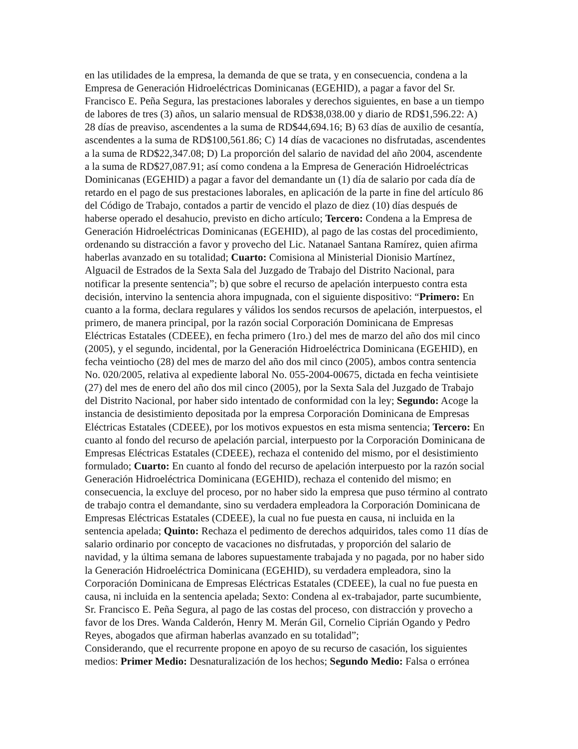en las utilidades de la empresa, la demanda de que se trata, y en consecuencia, condena a la Empresa de Generación Hidroeléctricas Dominicanas (EGEHID), a pagar a favor del Sr. Francisco E. Peña Segura, las prestaciones laborales y derechos siguientes, en base a un tiempo de labores de tres (3) años, un salario mensual de RD$38,038.00 y diario de RD$1,596.22: A) 28 días de preaviso, ascendentes a la suma de RD$44,694.16; B) 63 días de auxilio de cesantía, ascendentes a la suma de RD$100,561.86; C) 14 días de vacaciones no disfrutadas, ascendentes a la suma de RD$22,347.08; D) La proporción del salario de navidad del año 2004, ascendente a la suma de RD$27,087.91; así como condena a la Empresa de Generación Hidroeléctricas Dominicanas (EGEHID) a pagar a favor del demandante un (1) día de salario por cada día de retardo en el pago de sus prestaciones laborales, en aplicación de la parte in fine del artículo 86 del Código de Trabajo, contados a partir de vencido el plazo de diez (10) días después de haberse operado el desahucio, previsto en dicho artículo; Tercero: Condena a la Empresa de Generación Hidroeléctricas Dominicanas (EGEHID), al pago de las costas del procedimiento, ordenando su distracción a favor y provecho del Lic. Natanael Santana Ramírez, quien afirma haberlas avanzado en su totalidad; Cuarto: Comisiona al Ministerial Dionisio Martínez, Alguacil de Estrados de la Sexta Sala del Juzgado de Trabajo del Distrito Nacional, para notificar la presente sentencia”; b) que sobre el recurso de apelación interpuesto contra esta decisión, intervino la sentencia ahora impugnada, con el siguiente dispositivo: “Primero: En cuanto a la forma, declara regulares y válidos los sendos recursos de apelación, interpuestos, el primero, de manera principal, por la razón social Corporación Dominicana de Empresas Eléctricas Estatales (CDEEE), en fecha primero (1ro.) del mes de marzo del año dos mil cinco (2005), y el segundo, incidental, por la Generación Hidroeléctrica Dominicana (EGEHID), en fecha veintiocho (28) del mes de marzo del año dos mil cinco (2005), ambos contra sentencia No. 020/2005, relativa al expediente laboral No. 055-2004-00675, dictada en fecha veintisiete (27) del mes de enero del año dos mil cinco (2005), por la Sexta Sala del Juzgado de Trabajo del Distrito Nacional, por haber sido intentado de conformidad con la ley; Segundo: Acoge la instancia de desistimiento depositada por la empresa Corporación Dominicana de Empresas Eléctricas Estatales (CDEEE), por los motivos expuestos en esta misma sentencia; Tercero: En cuanto al fondo del recurso de apelación parcial, interpuesto por la Corporación Dominicana de Empresas Eléctricas Estatales (CDEEE), rechaza el contenido del mismo, por el desistimiento formulado; Cuarto: En cuanto al fondo del recurso de apelación interpuesto por la razón social Generación Hidroeléctrica Dominicana (EGEHID), rechaza el contenido del mismo; en consecuencia, la excluye del proceso, por no haber sido la empresa que puso término al contrato de trabajo contra el demandante, sino su verdadera empleadora la Corporación Dominicana de Empresas Eléctricas Estatales (CDEEE), la cual no fue puesta en causa, ni incluida en la sentencia apelada; Quinto: Rechaza el pedimento de derechos adquiridos, tales como 11 días de salario ordinario por concepto de vacaciones no disfrutadas, y proporción del salario de navidad, y la última semana de labores supuestamente trabajada y no pagada, por no haber sido la Generación Hidroeléctrica Dominicana (EGEHID), su verdadera empleadora, sino la Corporación Dominicana de Empresas Eléctricas Estatales (CDEEE), la cual no fue puesta en causa, ni incluida en la sentencia apelada; Sexto: Condena al ex-trabajador, parte sucumbiente, Sr. Francisco E. Peña Segura, al pago de las costas del proceso, con distracción y provecho a favor de los Dres. Wanda Calderón, Henry M. Merán Gil, Cornelio Ciprián Ogando y Pedro Reyes, abogados que afirman haberlas avanzado en su totalidad”;
Considerando, que el recurrente propone en apoyo de su recurso de casación, los siguientes medios: Primer Medio: Desnaturalización de los hechos; Segundo Medio: Falsa o errónea